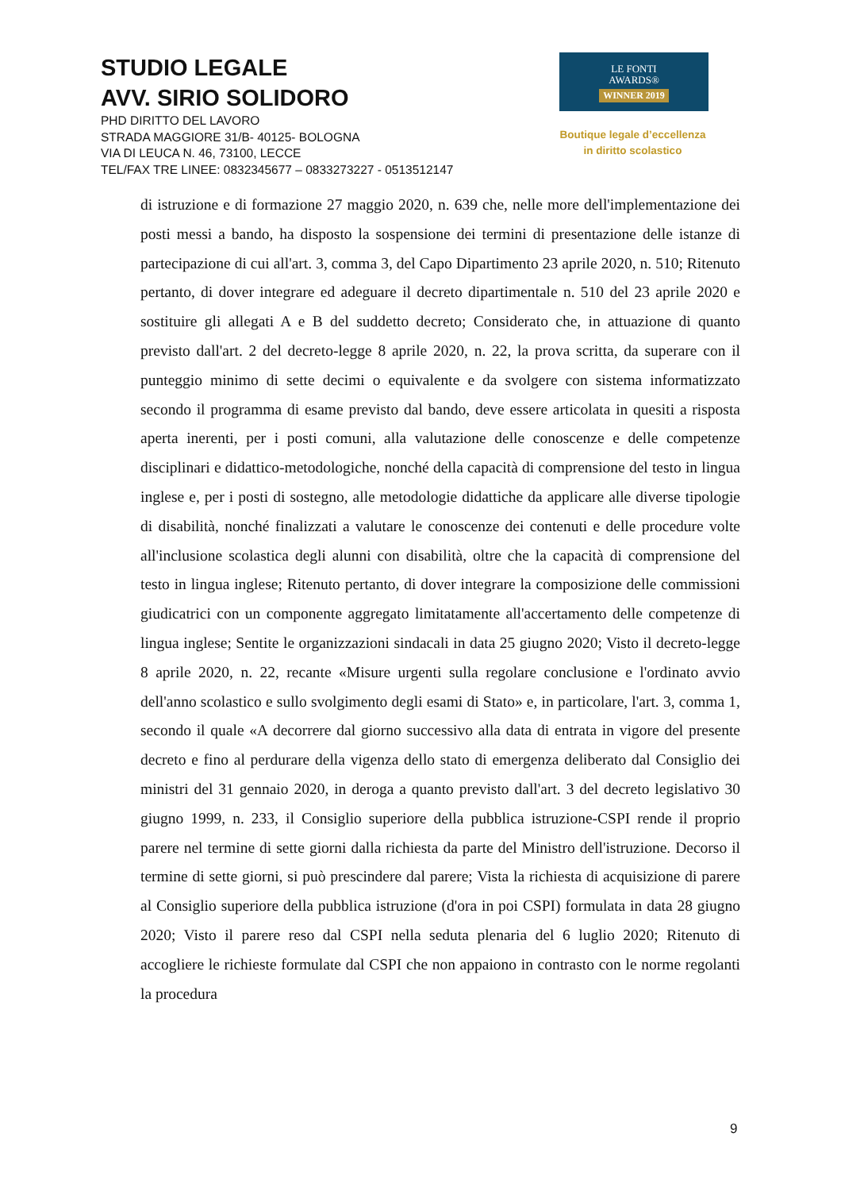STUDIO LEGALE
AVV. SIRIO SOLIDORO
PHD DIRITTO DEL LAVORO
STRADA MAGGIORE 31/B- 40125- BOLOGNA
VIA DI LEUCA N. 46, 73100, LECCE
TEL/FAX TRE LINEE: 0832345677 – 0833273227 - 0513512147
LE FONTI
AWARDS®
WINNER 2019
Boutique legale d’eccellenza
in diritto scolastico
di istruzione e di formazione 27 maggio 2020, n. 639 che, nelle more dell'implementazione dei posti messi a bando, ha disposto la sospensione dei termini di presentazione delle istanze di partecipazione di cui all'art. 3, comma 3, del Capo Dipartimento 23 aprile 2020, n. 510; Ritenuto pertanto, di dover integrare ed adeguare il decreto dipartimentale n. 510 del 23 aprile 2020 e sostituire gli allegati A e B del suddetto decreto; Considerato che, in attuazione di quanto previsto dall'art. 2 del decreto-legge 8 aprile 2020, n. 22, la prova scritta, da superare con il punteggio minimo di sette decimi o equivalente e da svolgere con sistema informatizzato secondo il programma di esame previsto dal bando, deve essere articolata in quesiti a risposta aperta inerenti, per i posti comuni, alla valutazione delle conoscenze e delle competenze disciplinari e didattico-metodologiche, nonché della capacità di comprensione del testo in lingua inglese e, per i posti di sostegno, alle metodologie didattiche da applicare alle diverse tipologie di disabilità, nonché finalizzati a valutare le conoscenze dei contenuti e delle procedure volte all'inclusione scolastica degli alunni con disabilità, oltre che la capacità di comprensione del testo in lingua inglese; Ritenuto pertanto, di dover integrare la composizione delle commissioni giudicatrici con un componente aggregato limitatamente all'accertamento delle competenze di lingua inglese; Sentite le organizzazioni sindacali in data 25 giugno 2020; Visto il decreto-legge 8 aprile 2020, n. 22, recante «Misure urgenti sulla regolare conclusione e l'ordinato avvio dell'anno scolastico e sullo svolgimento degli esami di Stato» e, in particolare, l'art. 3, comma 1, secondo il quale «A decorrere dal giorno successivo alla data di entrata in vigore del presente decreto e fino al perdurare della vigenza dello stato di emergenza deliberato dal Consiglio dei ministri del 31 gennaio 2020, in deroga a quanto previsto dall'art. 3 del decreto legislativo 30 giugno 1999, n. 233, il Consiglio superiore della pubblica istruzione-CSPI rende il proprio parere nel termine di sette giorni dalla richiesta da parte del Ministro dell'istruzione. Decorso il termine di sette giorni, si può prescindere dal parere; Vista la richiesta di acquisizione di parere al Consiglio superiore della pubblica istruzione (d'ora in poi CSPI) formulata in data 28 giugno 2020; Visto il parere reso dal CSPI nella seduta plenaria del 6 luglio 2020; Ritenuto di accogliere le richieste formulate dal CSPI che non appaiono in contrasto con le norme regolanti la procedura
9